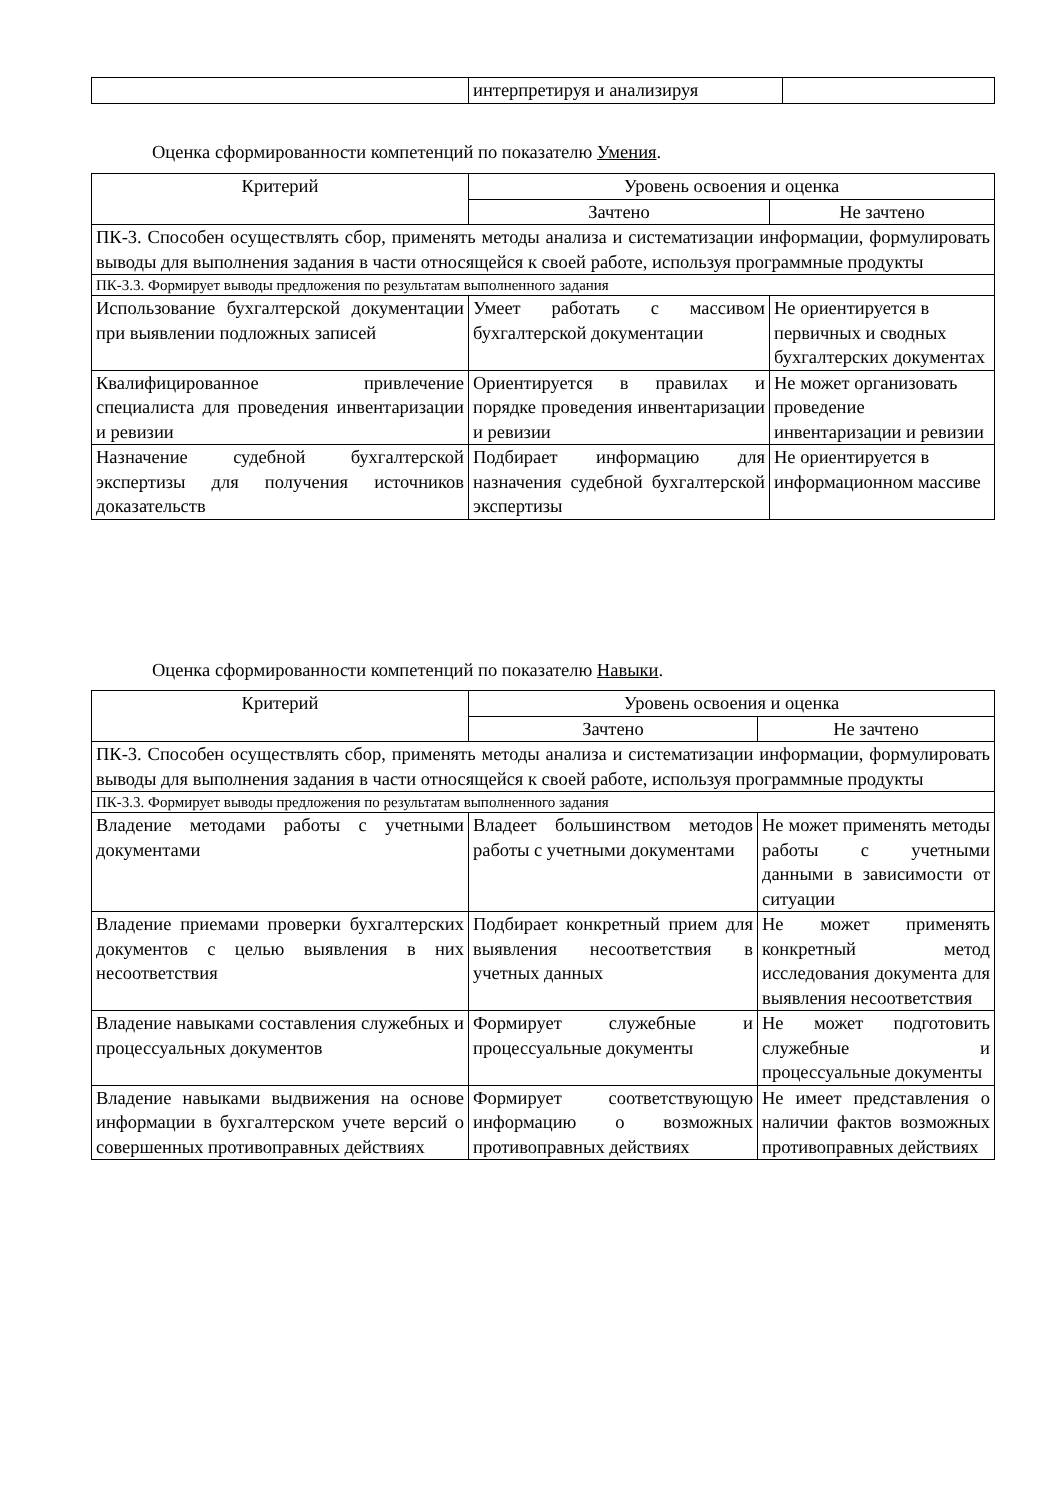| | интерпретируя и анализируя | |
Оценка сформированности компетенций по показателю Умения.
| Критерий | Уровень освоения и оценка | |
| --- | --- | --- |
| | Зачтено | Не зачтено |
| ПК-3. Способен осуществлять сбор, применять методы анализа и систематизации информации, формулировать выводы для выполнения задания в части относящейся к своей работе, используя программные продукты | | |
| ПК-3.3. Формирует выводы предложения по результатам выполненного задания | | |
| Использование бухгалтерской документации при выявлении подложных записей | Умеет работать с массивом бухгалтерской документации | Не ориентируется в первичных и сводных бухгалтерских документах |
| Квалифицированное привлечение специалиста для проведения инвентаризации и ревизии | Ориентируется в правилах и порядке проведения инвентаризации и ревизии | Не может организовать проведение инвентаризации и ревизии |
| Назначение судебной бухгалтерской экспертизы для получения источников доказательств | Подбирает информацию для назначения судебной бухгалтерской экспертизы | Не ориентируется в информационном массиве |
Оценка сформированности компетенций по показателю Навыки.
| Критерий | Уровень освоения и оценка | |
| --- | --- | --- |
| | Зачтено | Не зачтено |
| ПК-3. Способен осуществлять сбор, применять методы анализа и систематизации информации, формулировать выводы для выполнения задания в части относящейся к своей работе, используя программные продукты | | |
| ПК-3.3. Формирует выводы предложения по результатам выполненного задания | | |
| Владение методами работы с учетными документами | Владеет большинством методов работы с учетными документами | Не может применять методы работы с учетными данными в зависимости от ситуации |
| Владение приемами проверки бухгалтерских документов с целью выявления в них несоответствия | Подбирает конкретный прием для выявления несоответствия в учетных данных | Не может применять конкретный метод исследования документа для выявления несоответствия |
| Владение навыками составления служебных и процессуальных документов | Формирует служебные и процессуальные документы | Не может подготовить служебные и процессуальные документы |
| Владение навыками выдвижения на основе информации в бухгалтерском учете версий о совершенных противоправных действиях | Формирует соответствующую информацию о возможных противоправных действиях | Не имеет представления о наличии фактов возможных противоправных действиях |